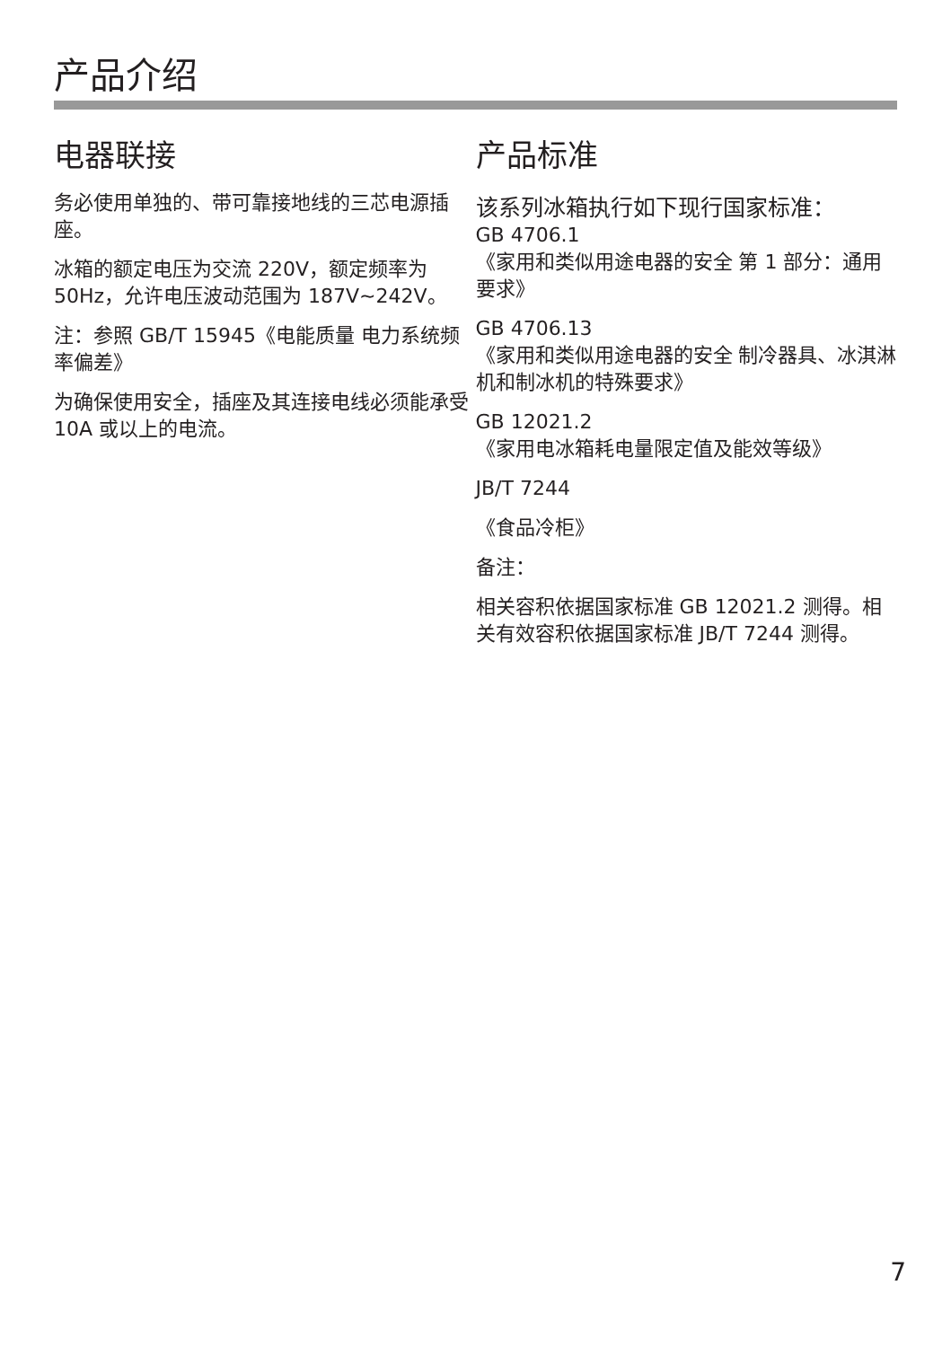产品介绍
电器联接
务必使用单独的、带可靠接地线的三芯电源插座。
冰箱的额定电压为交流 220V，额定频率为 50Hz，允许电压波动范围为 187V~242V。
注：参照 GB/T 15945《电能质量 电力系统频率偏差》
为确保使用安全，插座及其连接电线必须能承受 10A 或以上的电流。
产品标准
该系列冰箱执行如下现行国家标准：
GB 4706.1
《家用和类似用途电器的安全 第 1 部分：通用要求》
GB 4706.13
《家用和类似用途电器的安全 制冷器具、冰淇淋机和制冰机的特殊要求》
GB 12021.2
《家用电冰箱耗电量限定值及能效等级》
JB/T 7244
《食品冷柜》
备注：
相关容积依据国家标准 GB 12021.2 测得。相关有效容积依据国家标准 JB/T 7244 测得。
7